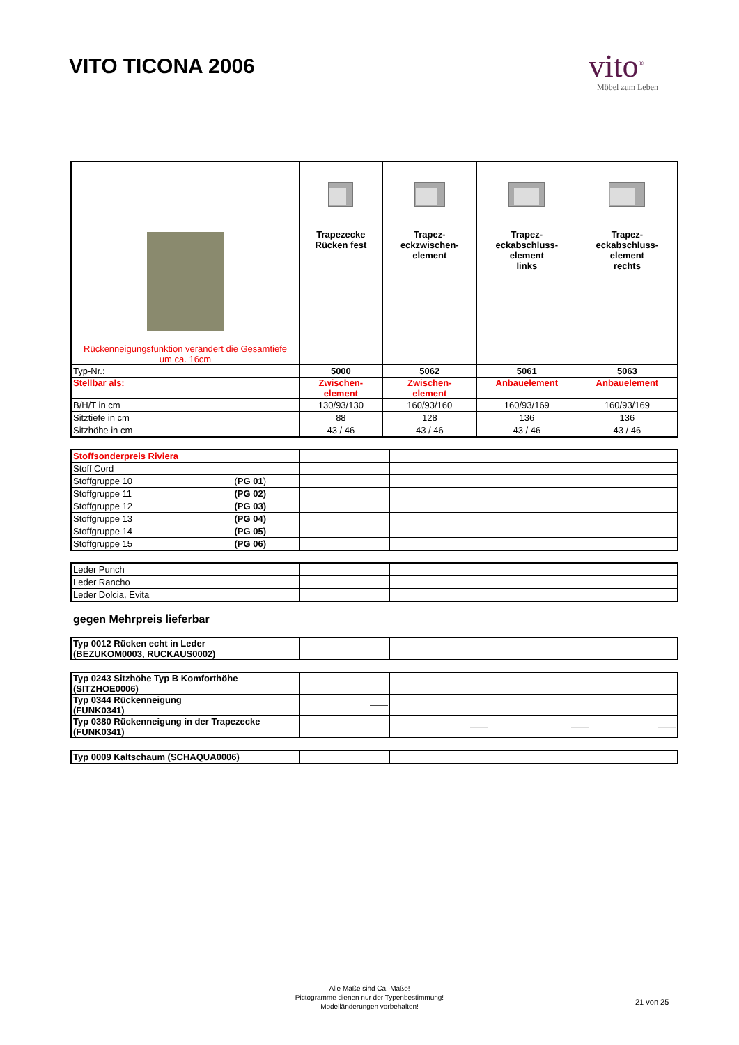VITO TICONA 2006
vito<sup>®</sup>
Möbel zum Leben
| Rückenneigungsfunktion verändert die Gesamtiefe um ca. 16cm | Trapezecke Rücken fest | Trapez- eckzwischen- element | Trapez- eckabschluss- element links | Trapez- eckabschluss- element rechts |
| Typ-Nr.: | 5000 | 5062 | 5061 | 5063 |
| Stellbar als: | Zwischen- element | Zwischen- element | Anbauelement | Anbauelement |
| B/H/T in cm | 130/93/130 | 160/93/160 | 160/93/169 | 160/93/169 |
| Sitztiefe in cm | 88 | 128 | 136 | 136 |
| Sitzhöhe in cm | 43 / 46 | 43 / 46 | 43 / 46 | 43 / 46 |
| Stoffsonderpreis Riviera | | | | |
| Stoff Cord | | | | |
| Stoffgruppe 10 ( PG 01 ) | | | | |
| Stoffgruppe 11 (PG 02) | | | | |
| Stoffgruppe 12 (PG 03) | | | | |
| Stoffgruppe 13 (PG 04) | | | | |
| Stoffgruppe 14 (PG 05) | | | | |
| Stoffgruppe 15 (PG 06) | | | | |
| Leder Punch | | | | |
| Leder Rancho | | | | |
| Leder Dolcia, Evita | | | | |
gegen Mehrpreis lieferbar
| Typ 0012 Rücken echt in Leder (BEZUKOM0003, RUCKAUS0002) | | | | |
| Typ 0243 Sitzhöhe Typ B Komforthöhe (SITZHOE0006) | | | | |
| Typ 0344 Rückenneigung (FUNK0341) | —— | | | |
| Typ 0380 Rückenneigung in der Trapezecke (FUNK0341) | | —— | —— | —— |
| Typ 0009 Kaltschaum (SCHAQUA0006) | | | | |
Alle Maße sind Ca.-Maße!
Pictogramme dienen nur der Typenbestimmung!
Modelländerungen vorbehalten!
21 von 25